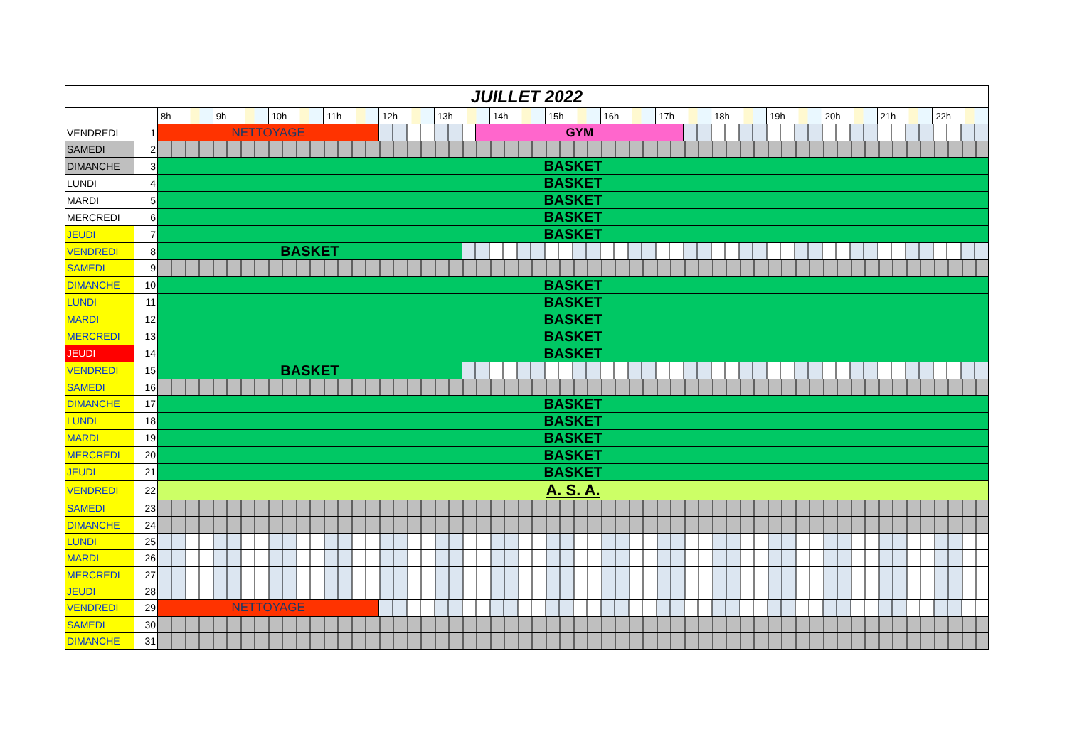| JUILLET 2022 | | | | | | | | | | | | | | | | | | | |
| | | 8h | 9h | 10h | 11h | 12h | 13h | | | 14h | 15h | 16h | 17h | | 18h | 19h | 20h | 21h | 22h |
| VENDREDI | 1 | NETTOYAGE | | | | | | | GYM | | | | | | | | | | |
| SAMEDI | 2 | | | | | | | | | | | | | | | | | | |
| DIMANCHE | 3 | BASKET | | | | | | | | | | | | | | | | | |
| LUNDI | 4 | BASKET | | | | | | | | | | | | | | | | | |
| MARDI | 5 | BASKET | | | | | | | | | | | | | | | | | |
| MERCREDI | 6 | BASKET | | | | | | | | | | | | | | | | | |
| JEUDI | 7 | BASKET | | | | | | | | | | | | | | | | | |
| VENDREDI | 8 | BASKET | | | | | | | | | | | | | | | | | |
| SAMEDI | 9 | | | | | | | | | | | | | | | | | | |
| DIMANCHE | 10 | BASKET | | | | | | | | | | | | | | | | | |
| LUNDI | 11 | BASKET | | | | | | | | | | | | | | | | | |
| MARDI | 12 | BASKET | | | | | | | | | | | | | | | | | |
| MERCREDI | 13 | BASKET | | | | | | | | | | | | | | | | | |
| JEUDI | 14 | BASKET | | | | | | | | | | | | | | | | | |
| VENDREDI | 15 | BASKET | | | | | | | | | | | | | | | | | |
| SAMEDI | 16 | | | | | | | | | | | | | | | | | | |
| DIMANCHE | 17 | BASKET | | | | | | | | | | | | | | | | | |
| LUNDI | 18 | BASKET | | | | | | | | | | | | | | | | | |
| MARDI | 19 | BASKET | | | | | | | | | | | | | | | | | |
| MERCREDI | 20 | BASKET | | | | | | | | | | | | | | | | | |
| JEUDI | 21 | BASKET | | | | | | | | | | | | | | | | | |
| VENDREDI | 22 | A. S. A. | | | | | | | | | | | | | | | | | |
| SAMEDI | 23 | | | | | | | | | | | | | | | | | | |
| DIMANCHE | 24 | | | | | | | | | | | | | | | | | | |
| LUNDI | 25 | | | | | | | | | | | | | | | | | | |
| MARDI | 26 | | | | | | | | | | | | | | | | | | |
| MERCREDI | 27 | | | | | | | | | | | | | | | | | | |
| JEUDI | 28 | | | | | | | | | | | | | | | | | | |
| VENDREDI | 29 | NETTOYAGE | | | | | | | | | | | | | | | | | |
| SAMEDI | 30 | | | | | | | | | | | | | | | | | | |
| DIMANCHE | 31 | | | | | | | | | | | | | | | | | | |